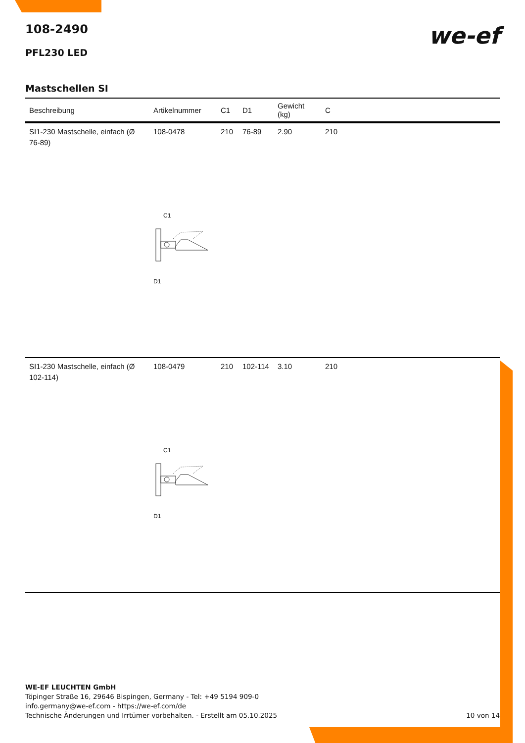we-ef
108-2490
PFL230 LED
Mastschellen SI
| Beschreibung | Artikelnummer | C1 | D1 | Gewicht (kg) | C |
| --- | --- | --- | --- | --- | --- |
| SI1-230 Mastschelle, einfach (Ø 76-89) | 108-0478 C1 D1 | 210 | 76-89 | 2.90 | 210 |
| SI1-230 Mastschelle, einfach (Ø 102-114) | 108-0479 C1 D1 | 210 | 102-114 | 3.10 | 210 |
WE-EF LEUCHTEN GmbH
Töpinger Straße 16, 29646 Bispingen, Germany - Tel: +49 5194 909-0
info.germany@we-ef.com - https://we-ef.com/de
Technische Änderungen und Irrtümer vorbehalten. - Erstellt am 05.10.2025
10 von 14